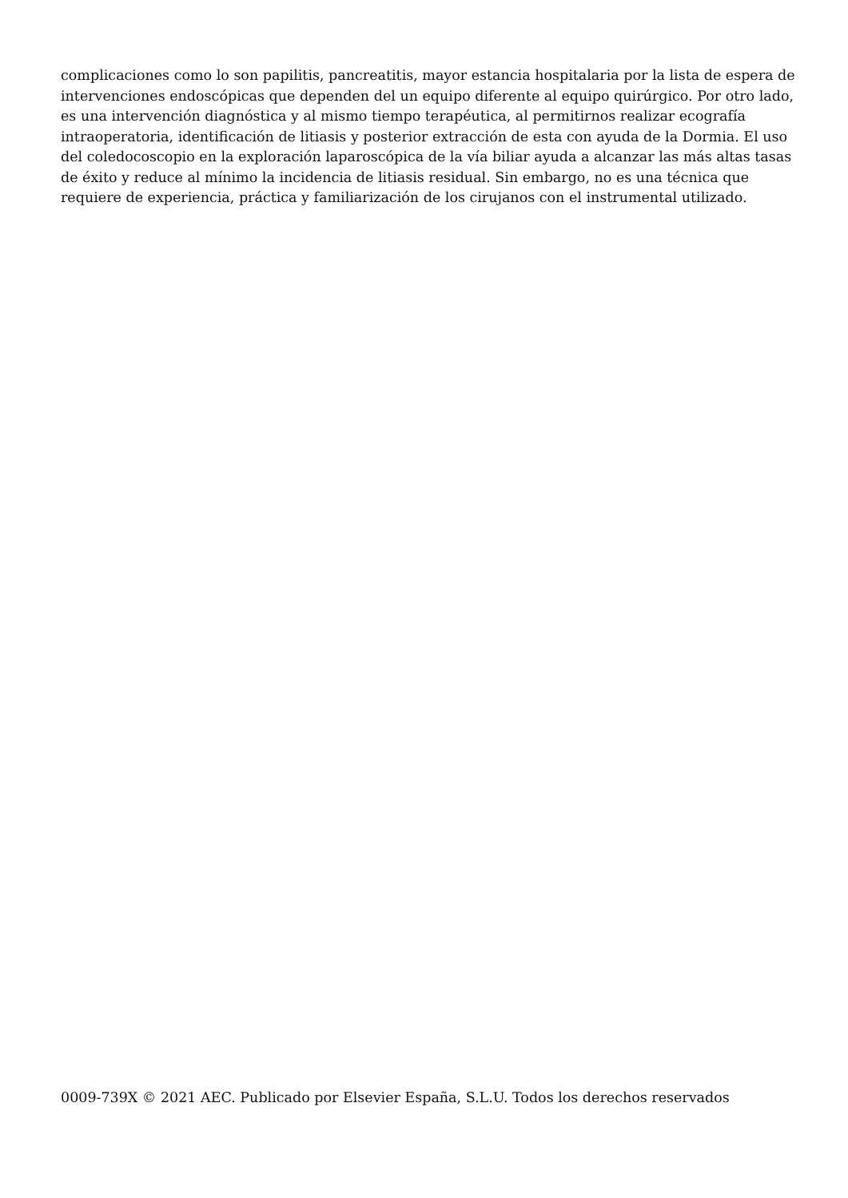complicaciones como lo son papilitis, pancreatitis, mayor estancia hospitalaria por la lista de espera de intervenciones endoscópicas que dependen del un equipo diferente al equipo quirúrgico. Por otro lado, es una intervención diagnóstica y al mismo tiempo terapéutica, al permitirnos realizar ecografía intraoperatoria, identificación de litiasis y posterior extracción de esta con ayuda de la Dormia. El uso del coledocoscopio en la exploración laparoscópica de la vía biliar ayuda a alcanzar las más altas tasas de éxito y reduce al mínimo la incidencia de litiasis residual. Sin embargo, no es una técnica que requiere de experiencia, práctica y familiarización de los cirujanos con el instrumental utilizado.
0009-739X © 2021 AEC. Publicado por Elsevier España, S.L.U. Todos los derechos reservados